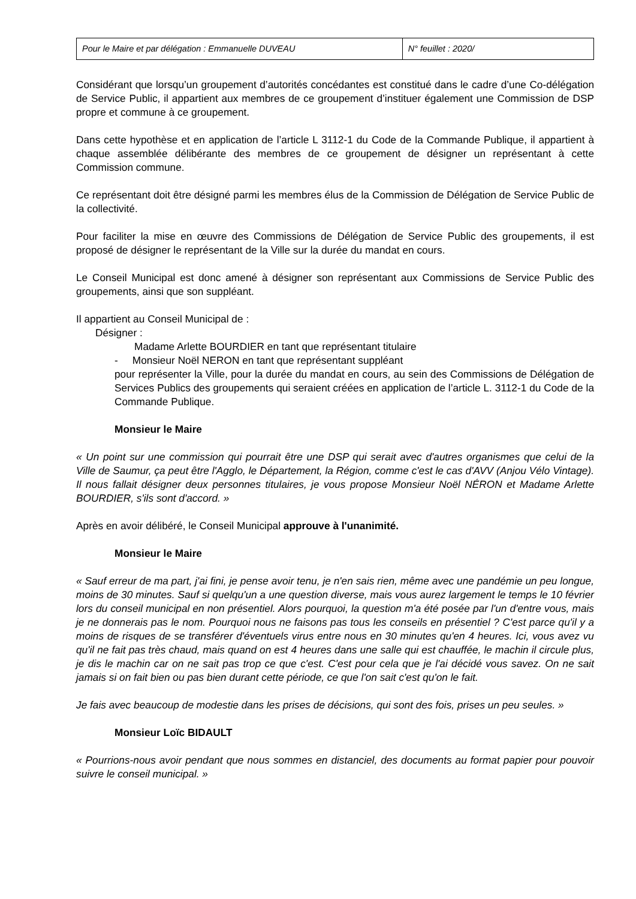| Pour le Maire et par délégation : Emmanuelle DUVEAU | N° feuillet : 2020/ |
Considérant que lorsqu’un groupement d’autorités concédantes est constitué dans le cadre d’une Co-délégation de Service Public, il appartient aux membres de ce groupement d’instituer également une Commission de DSP propre et commune à ce groupement.
Dans cette hypothèse et en application de l’article L 3112-1 du Code de la Commande Publique, il appartient à chaque assemblée délibérante des membres de ce groupement de désigner un représentant à cette Commission commune.
Ce représentant doit être désigné parmi les membres élus de la Commission de Délégation de Service Public de la collectivité.
Pour faciliter la mise en œuvre des Commissions de Délégation de Service Public des groupements, il est proposé de désigner le représentant de la Ville sur la durée du mandat en cours.
Le Conseil Municipal est donc amené à désigner son représentant aux Commissions de Service Public des groupements, ainsi que son suppléant.
Il appartient au Conseil Municipal de :
Désigner :
Madame Arlette BOURDIER en tant que représentant titulaire
- Monsieur Noël NERON en tant que représentant suppléant
pour représenter la Ville, pour la durée du mandat en cours, au sein des Commissions de Délégation de Services Publics des groupements qui seraient créées en application de l’article L. 3112-1 du Code de la Commande Publique.
Monsieur le Maire
« Un point sur une commission qui pourrait être une DSP qui serait avec d'autres organismes que celui de la Ville de Saumur, ça peut être l'Agglo, le Département, la Région, comme c'est le cas d'AVV (Anjou Vélo Vintage). Il nous fallait désigner deux personnes titulaires, je vous propose Monsieur Noël NÉRON et Madame Arlette BOURDIER, s'ils sont d'accord. »
Après en avoir délibéré, le Conseil Municipal approuve à l'unanimité.
Monsieur le Maire
« Sauf erreur de ma part, j'ai fini, je pense avoir tenu, je n'en sais rien, même avec une pandémie un peu longue, moins de 30 minutes. Sauf si quelqu'un a une question diverse, mais vous aurez largement le temps le 10 février lors du conseil municipal en non présentiel. Alors pourquoi, la question m'a été posée par l'un d'entre vous, mais je ne donnerais pas le nom. Pourquoi nous ne faisons pas tous les conseils en présentiel ? C'est parce qu'il y a moins de risques de se transférer d'éventuels virus entre nous en 30 minutes qu'en 4 heures. Ici, vous avez vu qu'il ne fait pas très chaud, mais quand on est 4 heures dans une salle qui est chauffée, le machin il circule plus, je dis le machin car on ne sait pas trop ce que c'est. C'est pour cela que je l'ai décidé vous savez. On ne sait jamais si on fait bien ou pas bien durant cette période, ce que l'on sait c'est qu'on le fait.
Je fais avec beaucoup de modestie dans les prises de décisions, qui sont des fois, prises un peu seules. »
Monsieur Loïc BIDAULT
« Pourrions-nous avoir pendant que nous sommes en distanciel, des documents au format papier pour pouvoir suivre le conseil municipal. »